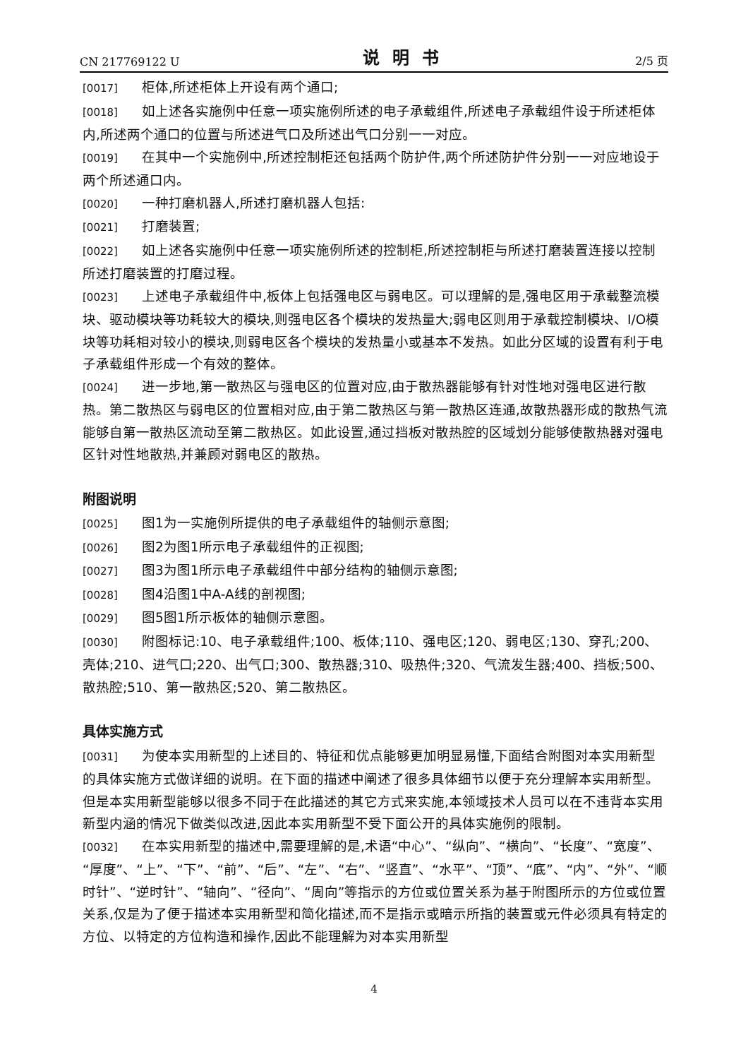CN 217769122 U 说明书 2/5 页
[0017] 柜体,所述柜体上开设有两个通口;
[0018] 如上述各实施例中任意一项实施例所述的电子承载组件,所述电子承载组件设于所述柜体内,所述两个通口的位置与所述进气口及所述出气口分别一一对应。
[0019] 在其中一个实施例中,所述控制柜还包括两个防护件,两个所述防护件分别一一对应地设于两个所述通口内。
[0020] 一种打磨机器人,所述打磨机器人包括:
[0021] 打磨装置;
[0022] 如上述各实施例中任意一项实施例所述的控制柜,所述控制柜与所述打磨装置连接以控制所述打磨装置的打磨过程。
[0023] 上述电子承载组件中,板体上包括强电区与弱电区。可以理解的是,强电区用于承载整流模块、驱动模块等功耗较大的模块,则强电区各个模块的发热量大;弱电区则用于承载控制模块、I/O模块等功耗相对较小的模块,则弱电区各个模块的发热量小或基本不发热。如此分区域的设置有利于电子承载组件形成一个有效的整体。
[0024] 进一步地,第一散热区与强电区的位置对应,由于散热器能够有针对性地对强电区进行散热。第二散热区与弱电区的位置相对应,由于第二散热区与第一散热区连通,故散热器形成的散热气流能够自第一散热区流动至第二散热区。如此设置,通过挡板对散热腔的区域划分能够使散热器对强电区针对性地散热,并兼顾对弱电区的散热。
附图说明
[0025] 图1为一实施例所提供的电子承载组件的轴侧示意图;
[0026] 图2为图1所示电子承载组件的正视图;
[0027] 图3为图1所示电子承载组件中部分结构的轴侧示意图;
[0028] 图4沿图1中A-A线的剖视图;
[0029] 图5图1所示板体的轴侧示意图。
[0030] 附图标记:10、电子承载组件;100、板体;110、强电区;120、弱电区;130、穿孔;200、壳体;210、进气口;220、出气口;300、散热器;310、吸热件;320、气流发生器;400、挡板;500、散热腔;510、第一散热区;520、第二散热区。
具体实施方式
[0031] 为使本实用新型的上述目的、特征和优点能够更加明显易懂,下面结合附图对本实用新型的具体实施方式做详细的说明。在下面的描述中阐述了很多具体细节以便于充分理解本实用新型。但是本实用新型能够以很多不同于在此描述的其它方式来实施,本领域技术人员可以在不违背本实用新型内涵的情况下做类似改进,因此本实用新型不受下面公开的具体实施例的限制。
[0032] 在本实用新型的描述中,需要理解的是,术语“中心”、“纵向”、“横向”、“长度”、“宽度”、“厚度”、“上”、“下”、“前”、“后”、“左”、“右”、“竖直”、“水平”、“顶”、“底”、“内”、“外”、“顺时针”、“逆时针”、“轴向”、“径向”、“周向”等指示的方位或位置关系为基于附图所示的方位或位置关系,仅是为了便于描述本实用新型和简化描述,而不是指示或暗示所指的装置或元件必须具有特定的方位、以特定的方位构造和操作,因此不能理解为对本实用新型
4